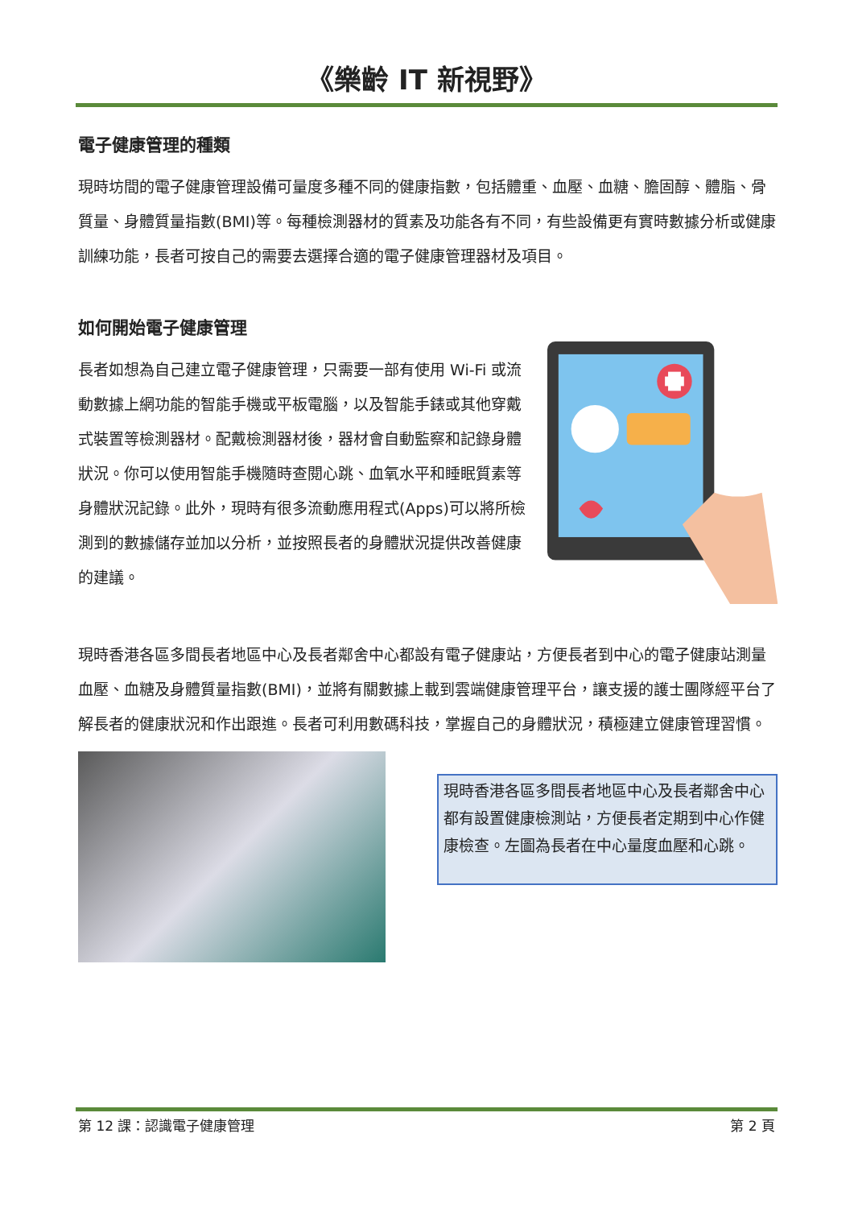《樂齡 IT 新視野》
電子健康管理的種類
現時坊間的電子健康管理設備可量度多種不同的健康指數，包括體重、血壓、血糖、膽固醇、體脂、骨質量、身體質量指數(BMI)等。每種檢測器材的質素及功能各有不同，有些設備更有實時數據分析或健康訓練功能，長者可按自己的需要去選擇合適的電子健康管理器材及項目。
如何開始電子健康管理
長者如想為自己建立電子健康管理，只需要一部有使用 Wi-Fi 或流動數據上網功能的智能手機或平板電腦，以及智能手錶或其他穿戴式裝置等檢測器材。配戴檢測器材後，器材會自動監察和記錄身體狀況。你可以使用智能手機隨時查閱心跳、血氧水平和睡眠質素等身體狀況記錄。此外，現時有很多流動應用程式(Apps)可以將所檢測到的數據儲存並加以分析，並按照長者的身體狀況提供改善健康的建議。
現時香港各區多間長者地區中心及長者鄰舍中心都設有電子健康站，方便長者到中心的電子健康站測量血壓、血糖及身體質量指數(BMI)，並將有關數據上載到雲端健康管理平台，讓支援的護士團隊經平台了解長者的健康狀況和作出跟進。長者可利用數碼科技，掌握自己的身體狀況，積極建立健康管理習慣。
現時香港各區多間長者地區中心及長者鄰舍中心都有設置健康檢測站，方便長者定期到中心作健康檢查。左圖為長者在中心量度血壓和心跳。
第 12 課：認識電子健康管理 第 2 頁